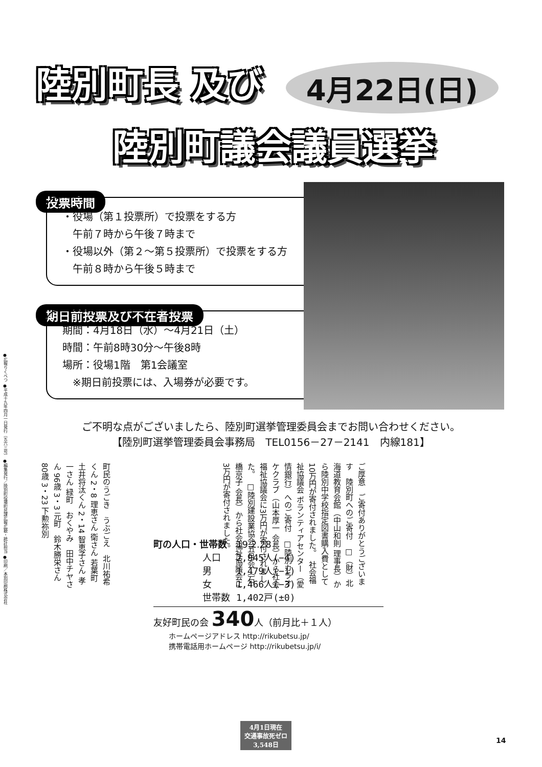陸別町長 及び 4月22日(日)
陸別町議会議員選挙
投票時間
・役場（第１投票所）で投票をする方
　午前７時から午後７時まで
・役場以外（第２～第５投票所）で投票をする方
　午前８時から午後５時まで
期日前投票及び不在者投票
期間：4月18日（水）～4月21日（土）
時間：午前8時30分～午後8時
場所：役場1階　第1会議室
　※期日前投票には、入場券が必要です。
ご不明な点がございましたら、陸別町選挙管理委員会までお問い合わせください。
【陸別町選挙管理委員会事務局　TEL0156－27－2141　内線181】
ご厚意　ご寄付ありがとうございます　陸別町へのご寄付　□（財）北海道教育会館（中山和則 理事長）から陸別中学校指定図書購入費として10万円が寄付されました。　社会福祉協議会 ボランティアセンター（愛情銀行）へのご寄付　□陸別カラオケクラブ（山本厚一 会長）から社会福祉協議会に3万円が寄付されました。　□陸別建設業協会五月会（石橋京子 会長）から社会福祉協議会に3万円が寄付されました。
町民のうごき　うぶごえ　北川祐希くん 2・8 理恵さん 衛さん 若葉町　土井将汰くん 2・14 智恵子さん 孝一さん 緑町　おくやみ　田中チヤさん 96歳 3・3 元町　鈴木勝栄さん 80歳 3・23 下勲祢別
町の人口・世帯数　19.2.28
| 人口 | 2,945人(−4) |
| 男 | 1,479人(−1) |
| 女 | 1,466人(−3) |
| 世帯数 | 1,402戸(±0) |
友好町民の会 340人（前月比＋１人）
ホームページアドレス http://rikubetsu.jp/
携帯電話用ホームページ http://rikubetsu.jp/i/
4月1日現在
交通事故死ゼロ
3,548日
14
●広報りくべつ ●平成十九年四月一日発行（五六三号） ●編集発行／陸別町役場町民課広報広聴・統計担当 ●印刷／本別印刷株式会社